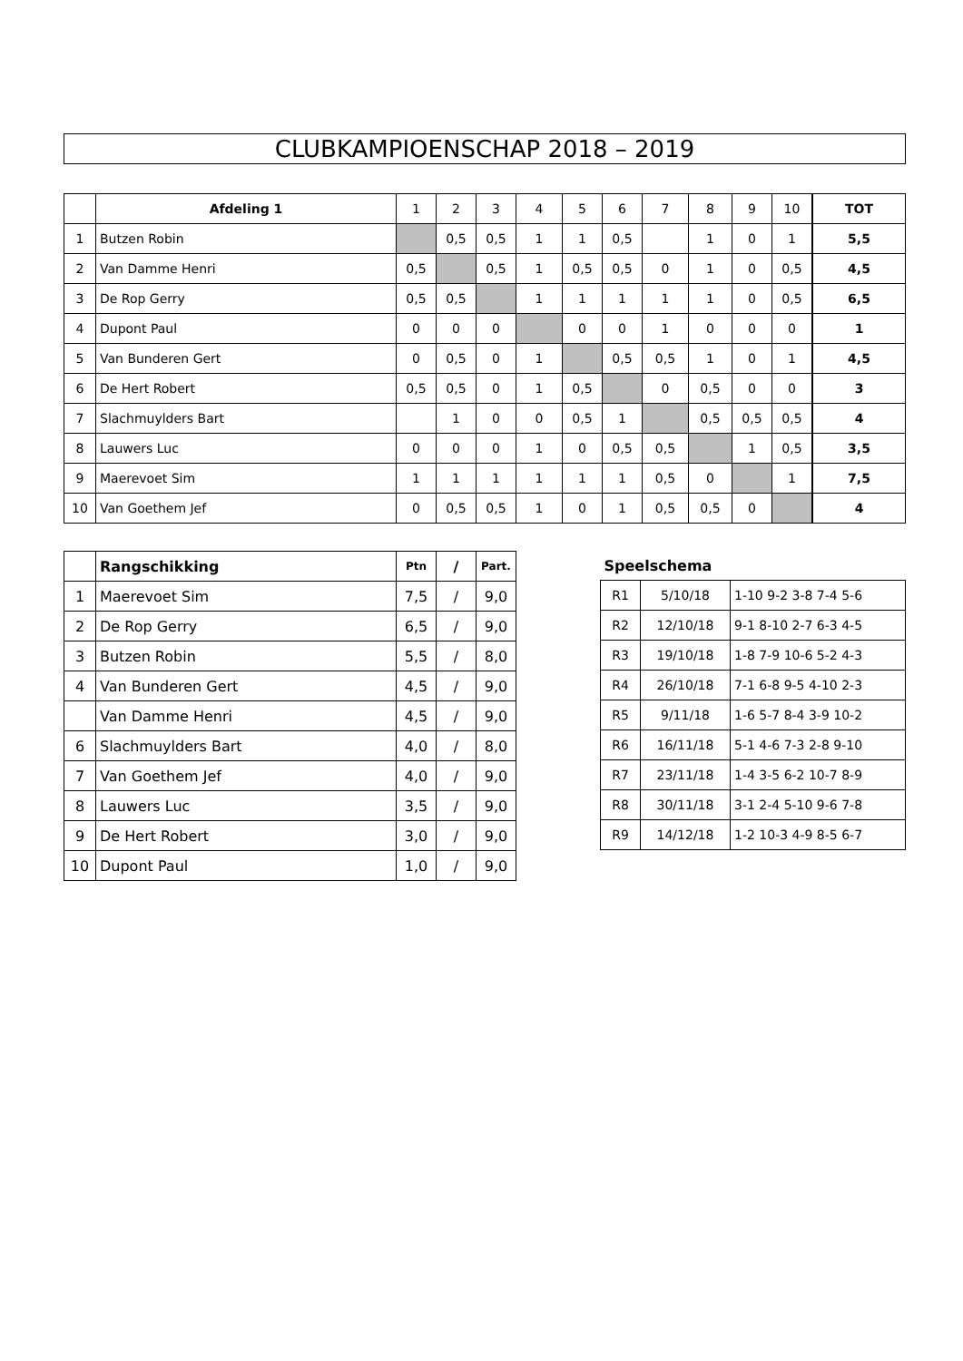CLUBKAMPIOENSCHAP 2018 – 2019
| | Afdeling 1 | 1 | 2 | 3 | 4 | 5 | 6 | 7 | 8 | 9 | 10 | TOT |
| 1 | Butzen Robin | | 0,5 | 0,5 | 1 | 1 | 0,5 | | 1 | 0 | 1 | 5,5 |
| 2 | Van Damme Henri | 0,5 | | 0,5 | 1 | 0,5 | 0,5 | 0 | 1 | 0 | 0,5 | 4,5 |
| 3 | De Rop Gerry | 0,5 | 0,5 | | 1 | 1 | 1 | 1 | 1 | 0 | 0,5 | 6,5 |
| 4 | Dupont Paul | 0 | 0 | 0 | | 0 | 0 | 1 | 0 | 0 | 0 | 1 |
| 5 | Van Bunderen Gert | 0 | 0,5 | 0 | 1 | | 0,5 | 0,5 | 1 | 0 | 1 | 4,5 |
| 6 | De Hert Robert | 0,5 | 0,5 | 0 | 1 | 0,5 | | 0 | 0,5 | 0 | 0 | 3 |
| 7 | Slachmuylders Bart | | 1 | 0 | 0 | 0,5 | 1 | | 0,5 | 0,5 | 0,5 | 4 |
| 8 | Lauwers Luc | 0 | 0 | 0 | 1 | 0 | 0,5 | 0,5 | | 1 | 0,5 | 3,5 |
| 9 | Maerevoet Sim | 1 | 1 | 1 | 1 | 1 | 1 | 0,5 | 0 | | 1 | 7,5 |
| 10 | Van Goethem Jef | 0 | 0,5 | 0,5 | 1 | 0 | 1 | 0,5 | 0,5 | 0 | | 4 |
| | Rangschikking | Ptn | / | Part. |
| 1 | Maerevoet Sim | 7,5 | / | 9,0 |
| 2 | De Rop Gerry | 6,5 | / | 9,0 |
| 3 | Butzen Robin | 5,5 | / | 8,0 |
| 4 | Van Bunderen Gert | 4,5 | / | 9,0 |
| | Van Damme Henri | 4,5 | / | 9,0 |
| 6 | Slachmuylders Bart | 4,0 | / | 8,0 |
| 7 | Van Goethem Jef | 4,0 | / | 9,0 |
| 8 | Lauwers Luc | 3,5 | / | 9,0 |
| 9 | De Hert Robert | 3,0 | / | 9,0 |
| 10 | Dupont Paul | 1,0 | / | 9,0 |
| Speelschema | | |
| --- | --- | --- |
| R1 | 5/10/18 | 1-10 9-2 3-8 7-4 5-6 |
| R2 | 12/10/18 | 9-1 8-10 2-7 6-3 4-5 |
| R3 | 19/10/18 | 1-8 7-9 10-6 5-2 4-3 |
| R4 | 26/10/18 | 7-1 6-8 9-5 4-10 2-3 |
| R5 | 9/11/18 | 1-6 5-7 8-4 3-9 10-2 |
| R6 | 16/11/18 | 5-1 4-6 7-3 2-8 9-10 |
| R7 | 23/11/18 | 1-4 3-5 6-2 10-7 8-9 |
| R8 | 30/11/18 | 3-1 2-4 5-10 9-6 7-8 |
| R9 | 14/12/18 | 1-2 10-3 4-9 8-5 6-7 |